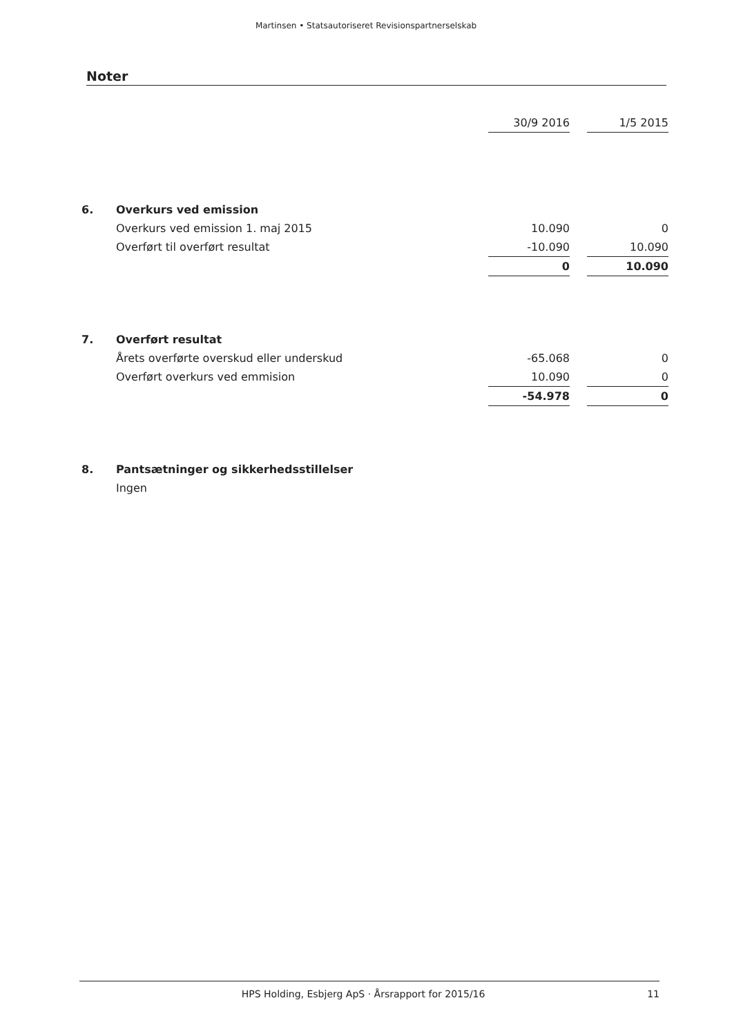Martinsen • Statsautoriseret Revisionspartnerselskab
Noter
| | | 30/9 2016 | | 1/5 2015 |
| 6. | Overkurs ved emission | | | |
| | Overkurs ved emission 1. maj 2015 | 10.090 | | 0 |
| | Overført til overført resultat | -10.090 | | 10.090 |
| | | 0 | | 10.090 |
| 7. | Overført resultat | | | |
| | Årets overførte overskud eller underskud | -65.068 | | 0 |
| | Overført overkurs ved emmision | 10.090 | | 0 |
| | | -54.978 | | 0 |
| 8. | Pantsætninger og sikkerhedsstillelser | | | |
| | Ingen | | | |
HPS Holding, Esbjerg ApS · Årsrapport for 2015/16 11